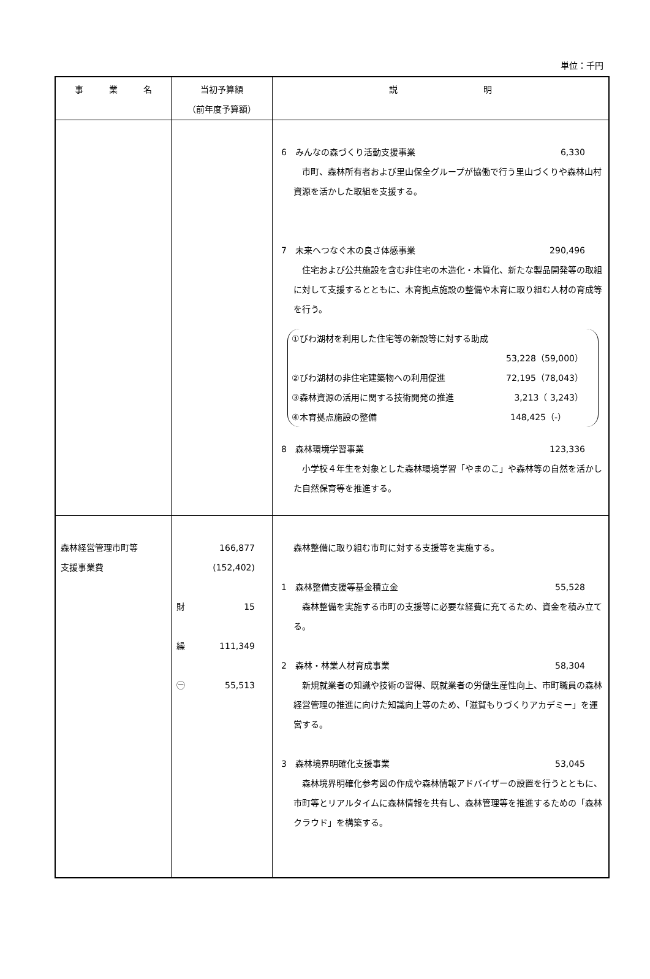単位：千円
| 事 業 名 | 当初予算額 （前年度予算額） | 説 明 |
| --- | --- | --- |
| | | 6 みんなの森づくり活動支援事業 6,330 市町、森林所有者および里山保全グループが協働で行う里山づくりや森林山村資源を活かした取組を支援する。 7 未来へつなぐ木の良さ体感事業 290,496 住宅および公共施設を含む非住宅の木造化・木質化、新たな製品開発等の取組に対して支援するとともに、木育拠点施設の整備や木育に取り組む人材の育成等を行う。 ①びわ湖材を利用した住宅等の新設等に対する助成 53,228（59,000） ②びわ湖材の非住宅建築物への利用促進 72,195（78,043） ③森林資源の活用に関する技術開発の推進 3,213（ 3,243） ④木育拠点施設の整備 148,425（-） 8 森林環境学習事業 123,336 小学校４年生を対象とした森林環境学習「やまのこ」や森林等の自然を活かした自然保育等を推進する。 |
| 森林経営管理市町等 支援事業費 | 166,877 (152,402) 財 15 繰 111,349 ㊀ 55,513 | 森林整備に取り組む市町に対する支援等を実施する。 1 森林整備支援等基金積立金 55,528 森林整備を実施する市町の支援等に必要な経費に充てるため、資金を積み立てる。 2 森林・林業人材育成事業 58,304 新規就業者の知識や技術の習得、既就業者の労働生産性向上、市町職員の森林経営管理の推進に向けた知識向上等のため、「滋賀もりづくりアカデミー」を運営する。 3 森林境界明確化支援事業 53,045 森林境界明確化参考図の作成や森林情報アドバイザーの設置を行うとともに、市町等とリアルタイムに森林情報を共有し、森林管理等を推進するための「森林クラウド」を構築する。 |